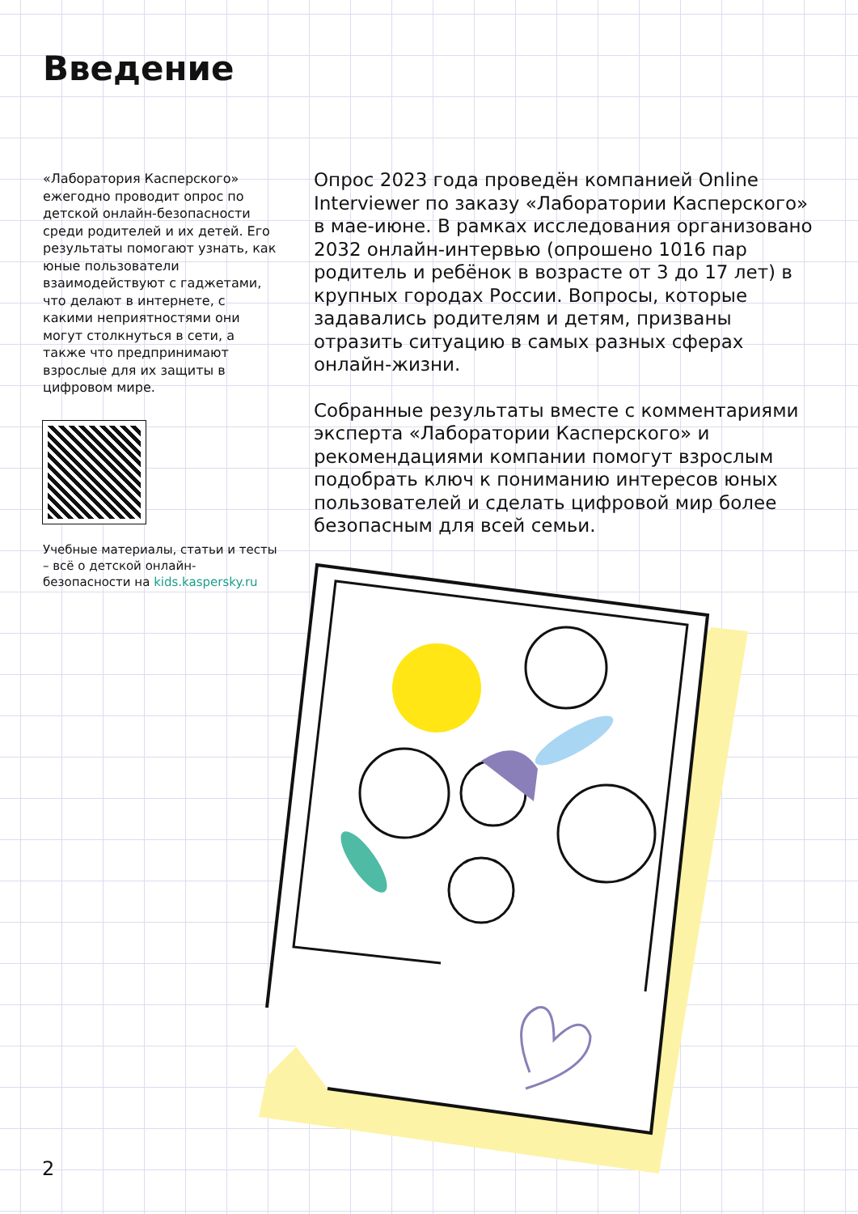Введение
«Лаборатория Касперского» ежегодно проводит опрос по детской онлайн-безопасности среди родителей и их детей. Его результаты помогают узнать, как юные пользователи взаимодействуют с гаджетами, что делают в интернете, с какими неприятностями они могут столкнуться в сети, а также что предпринимают взрослые для их защиты в цифровом мире.
Учебные материалы, статьи и тесты – всё о детской онлайн-безопасности на kids.kaspersky.ru
Опрос 2023 года проведён компанией Online Interviewer по заказу «Лаборатории Касперского» в мае-июне. В рамках исследования организовано 2032 онлайн-интервью (опрошено 1016 пар родитель и ребёнок в возрасте от 3 до 17 лет) в крупных городах России. Вопросы, которые задавались родителям и детям, призваны отразить ситуацию в самых разных сферах онлайн-жизни.
Собранные результаты вместе с комментариями эксперта «Лаборатории Касперского» и рекомендациями компании помогут взрослым подобрать ключ к пониманию интересов юных пользователей и сделать цифровой мир более безопасным для всей семьи.
2